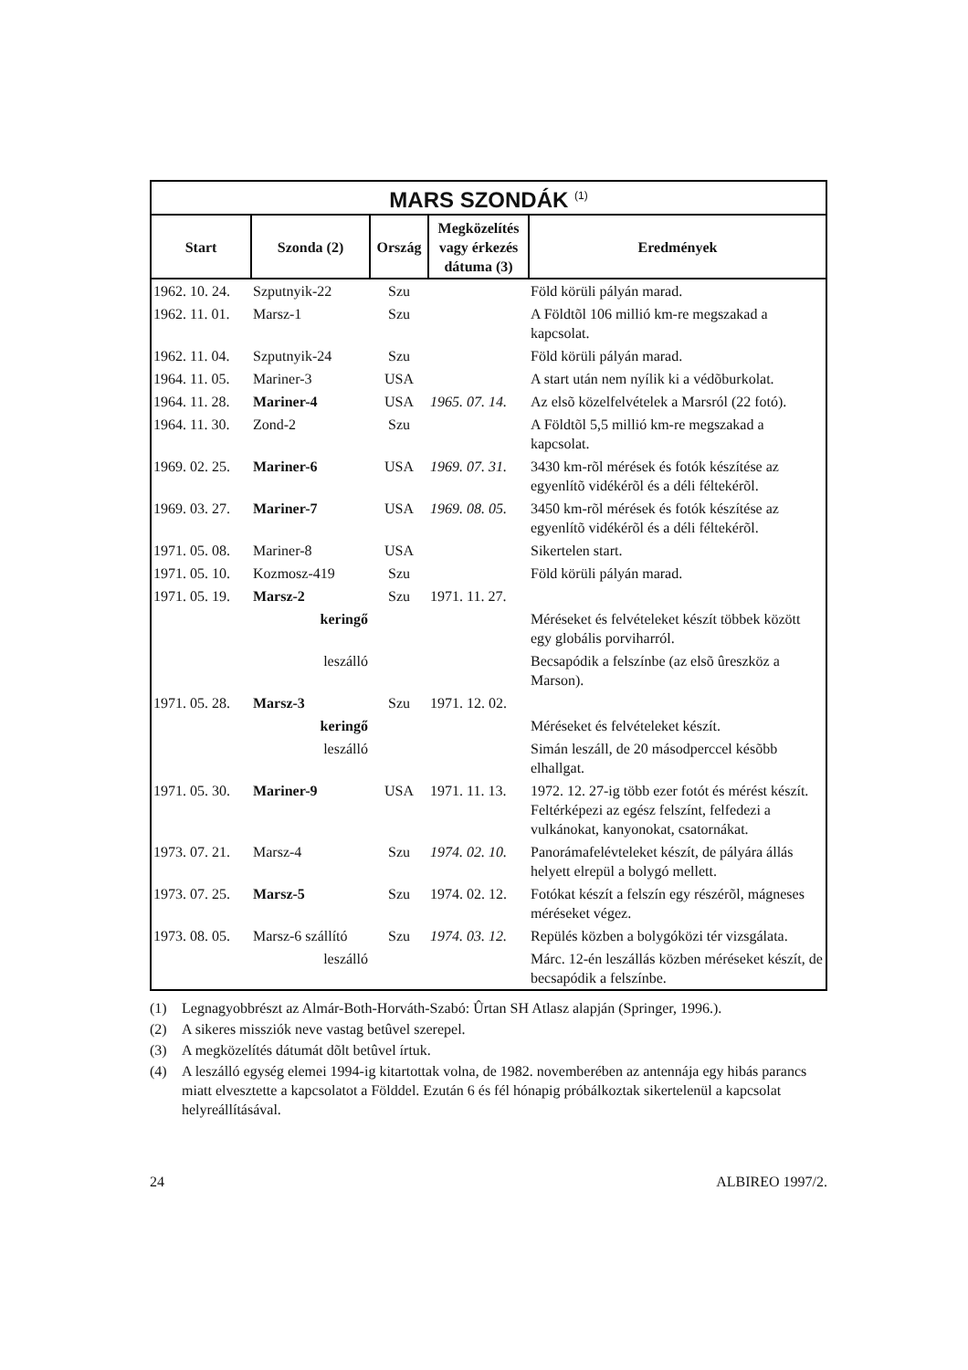| MARS SZONDÁK <sup>(1)</sup> | | | | |
| --- | --- | --- | --- | --- |
| Start | Szonda (2) | Ország | Megközelítés vagy érkezés dátuma (3) | Eredmények |
| 1962. 10. 24. | Szputnyik-22 | Szu | | Föld körüli pályán marad. |
| 1962. 11. 01. | Marsz-1 | Szu | | A Földtõl 106 millió km-re megszakad a kapcsolat. |
| 1962. 11. 04. | Szputnyik-24 | Szu | | Föld körüli pályán marad. |
| 1964. 11. 05. | Mariner-3 | USA | | A start után nem nyílik ki a védõburkolat. |
| 1964. 11. 28. | Mariner-4 | USA | 1965. 07. 14. | Az elsõ közelfelvételek a Marsról (22 fotó). |
| 1964. 11. 30. | Zond-2 | Szu | | A Földtõl 5,5 millió km-re megszakad a kapcsolat. |
| 1969. 02. 25. | Mariner-6 | USA | 1969. 07. 31. | 3430 km-rõl mérések és fotók készítése az egyenlítõ vidékérõl és a déli féltekérõl. |
| 1969. 03. 27. | Mariner-7 | USA | 1969. 08. 05. | 3450 km-rõl mérések és fotók készítése az egyenlítõ vidékérõl és a déli féltekérõl. |
| 1971. 05. 08. | Mariner-8 | USA | | Sikertelen start. |
| 1971. 05. 10. | Kozmosz-419 | Szu | | Föld körüli pályán marad. |
| 1971. 05. 19. | Marsz-2 | Szu | 1971. 11. 27. | |
| | keringő | | | Méréseket és felvételeket készít többek között egy globális porviharról. |
| | leszálló | | | Becsapódik a felszínbe (az elsõ ûreszköz a Marson). |
| 1971. 05. 28. | Marsz-3 | Szu | 1971. 12. 02. | |
| | keringő | | | Méréseket és felvételeket készít. |
| | leszálló | | | Simán leszáll, de 20 másodperccel késõbb elhallgat. |
| 1971. 05. 30. | Mariner-9 | USA | 1971. 11. 13. | 1972. 12. 27-ig több ezer fotót és mérést készít. Feltérképezi az egész felszínt, felfedezi a vulkánokat, kanyonokat, csatornákat. |
| 1973. 07. 21. | Marsz-4 | Szu | 1974. 02. 10. | Panorámafelévteleket készít, de pályára állás helyett elrepül a bolygó mellett. |
| 1973. 07. 25. | Marsz-5 | Szu | 1974. 02. 12. | Fotókat készít a felszín egy részérõl, mágneses méréseket végez. |
| 1973. 08. 05. | Marsz-6 szállító | Szu | 1974. 03. 12. | Repülés közben a bolygóközi tér vizsgálata. |
| | leszálló | | | Márc. 12-én leszállás közben méréseket készít, de becsapódik a felszínbe. |
(1) Legnagyobbrészt az Almár-Both-Horváth-Szabó: Ûrtan SH Atlasz alapján (Springer, 1996.).
(2) A sikeres missziók neve vastag betûvel szerepel.
(3) A megközelítés dátumát dõlt betûvel írtuk.
(4) A leszálló egység elemei 1994-ig kitartottak volna, de 1982. novemberében az antennája egy hibás parancs miatt elvesztette a kapcsolatot a Földdel. Ezután 6 és fél hónapig próbálkoztak sikertelenül a kapcsolat helyreállításával.
24 ALBIREO 1997/2.